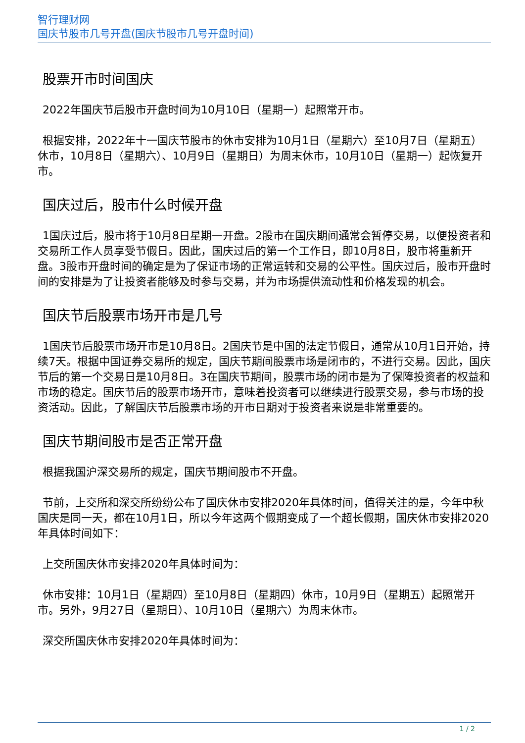智行理财网
国庆节股市几号开盘(国庆节股市几号开盘时间)
股票开市时间国庆
2022年国庆节后股市开盘时间为10月10日（星期一）起照常开市。
根据安排，2022年十一国庆节股市的休市安排为10月1日（星期六）至10月7日（星期五）休市，10月8日（星期六）、10月9日（星期日）为周末休市，10月10日（星期一）起恢复开市。
国庆过后，股市什么时候开盘
1国庆过后，股市将于10月8日星期一开盘。2股市在国庆期间通常会暂停交易，以便投资者和交易所工作人员享受节假日。因此，国庆过后的第一个工作日，即10月8日，股市将重新开盘。3股市开盘时间的确定是为了保证市场的正常运转和交易的公平性。国庆过后，股市开盘时间的安排是为了让投资者能够及时参与交易，并为市场提供流动性和价格发现的机会。
国庆节后股票市场开市是几号
1国庆节后股票市场开市是10月8日。2国庆节是中国的法定节假日，通常从10月1日开始，持续7天。根据中国证券交易所的规定，国庆节期间股票市场是闭市的，不进行交易。因此，国庆节后的第一个交易日是10月8日。3在国庆节期间，股票市场的闭市是为了保障投资者的权益和市场的稳定。国庆节后的股票市场开市，意味着投资者可以继续进行股票交易，参与市场的投资活动。因此，了解国庆节后股票市场的开市日期对于投资者来说是非常重要的。
国庆节期间股市是否正常开盘
根据我国沪深交易所的规定，国庆节期间股市不开盘。
节前，上交所和深交所纷纷公布了国庆休市安排2020年具体时间，值得关注的是，今年中秋国庆是同一天，都在10月1日，所以今年这两个假期变成了一个超长假期，国庆休市安排2020年具体时间如下：
上交所国庆休市安排2020年具体时间为：
休市安排：10月1日（星期四）至10月8日（星期四）休市，10月9日（星期五）起照常开市。另外，9月27日（星期日）、10月10日（星期六）为周末休市。
深交所国庆休市安排2020年具体时间为：
1 / 2